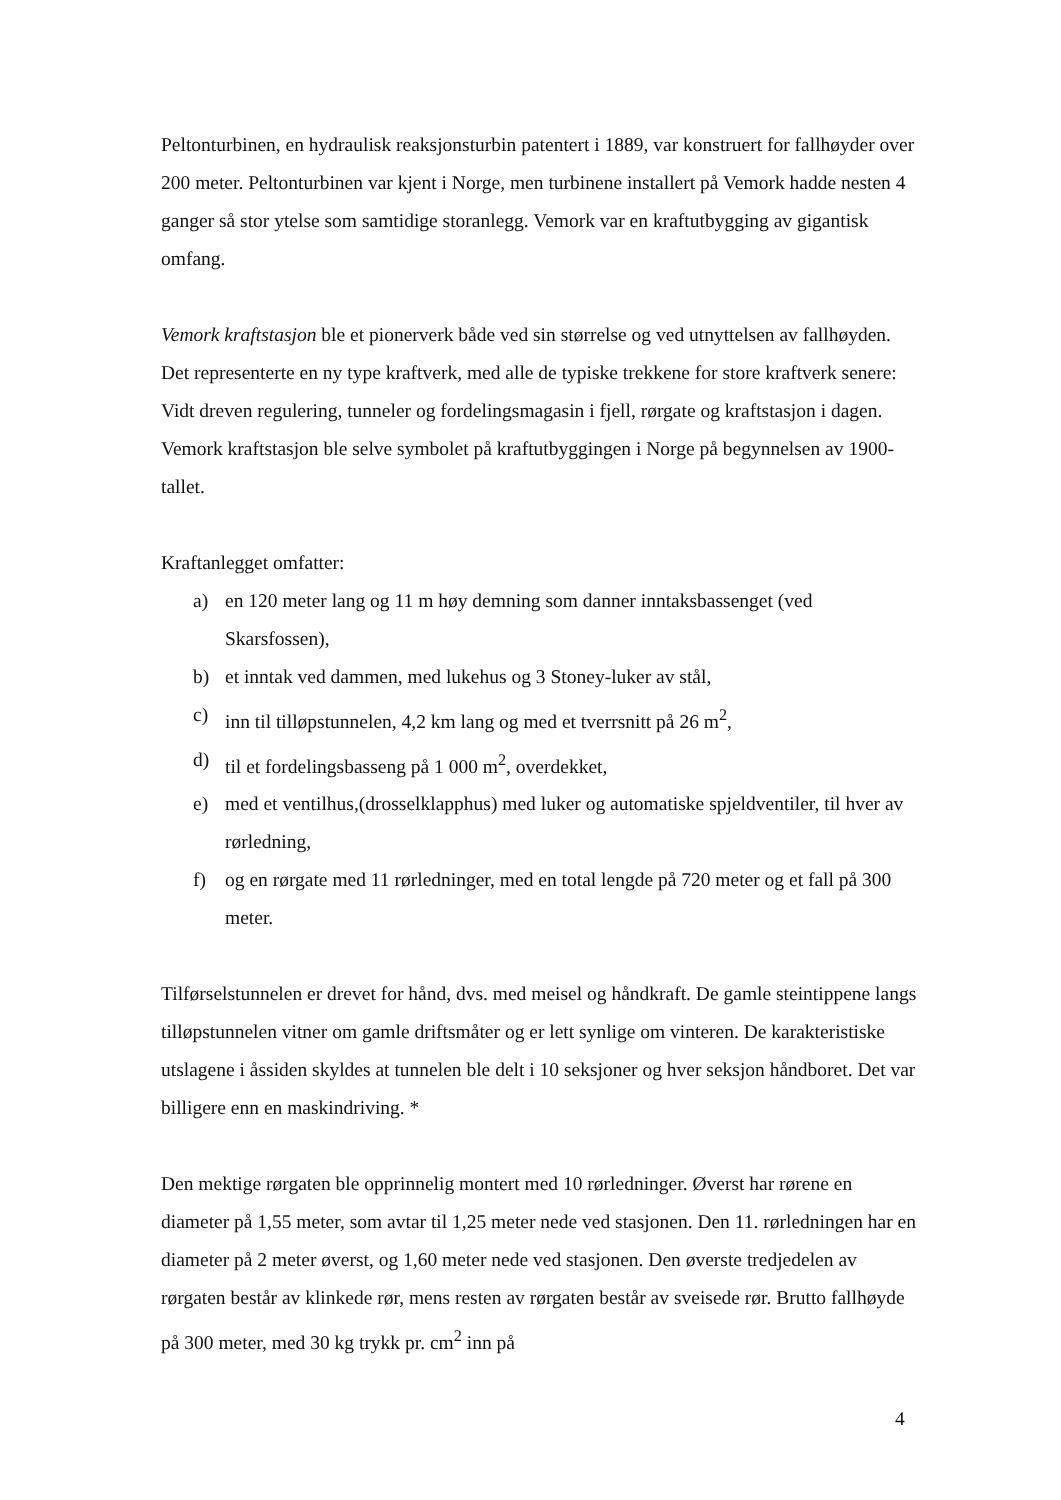Peltonturbinen, en hydraulisk reaksjonsturbin patentert i 1889, var konstruert for fallhøyder over 200 meter. Peltonturbinen var kjent i Norge, men turbinene installert på Vemork hadde nesten 4 ganger så stor ytelse som samtidige storanlegg. Vemork var en kraftutbygging av gigantisk omfang.
Vemork kraftstasjon ble et pionerverk både ved sin størrelse og ved utnyttelsen av fallhøyden. Det representerte en ny type kraftverk, med alle de typiske trekkene for store kraftverk senere: Vidt dreven regulering, tunneler og fordelingsmagasin i fjell, rørgate og kraftstasjon i dagen. Vemork kraftstasjon ble selve symbolet på kraftutbyggingen i Norge på begynnelsen av 1900-tallet.
Kraftanlegget omfatter:
a) en 120 meter lang og 11 m høy demning som danner inntaksbassenget (ved Skarsfossen),
b) et inntak ved dammen, med lukehus og 3 Stoney-luker av stål,
c) inn til tilløpstunnelen, 4,2 km lang og med et tverrsnitt på 26 m<sup>2</sup>,
d) til et fordelingsbasseng på 1 000 m<sup>2</sup>, overdekket,
e) med et ventilhus,(drosselklapphus) med luker og automatiske spjeldventiler, til hver av rørledning,
f) og en rørgate med 11 rørledninger, med en total lengde på 720 meter og et fall på 300 meter.
Tilførselstunnelen er drevet for hånd, dvs. med meisel og håndkraft. De gamle steintippene langs tilløpstunnelen vitner om gamle driftsmåter og er lett synlige om vinteren. De karakteristiske utslagene i åssiden skyldes at tunnelen ble delt i 10 seksjoner og hver seksjon håndboret. Det var billigere enn en maskindriving. *
Den mektige rørgaten ble opprinnelig montert med 10 rørledninger. Øverst har rørene en diameter på 1,55 meter, som avtar til 1,25 meter nede ved stasjonen. Den 11. rørledningen har en diameter på 2 meter øverst, og 1,60 meter nede ved stasjonen. Den øverste tredjedelen av rørgaten består av klinkede rør, mens resten av rørgaten består av sveisede rør. Brutto fallhøyde på 300 meter, med 30 kg trykk pr. cm<sup>2</sup> inn på
4